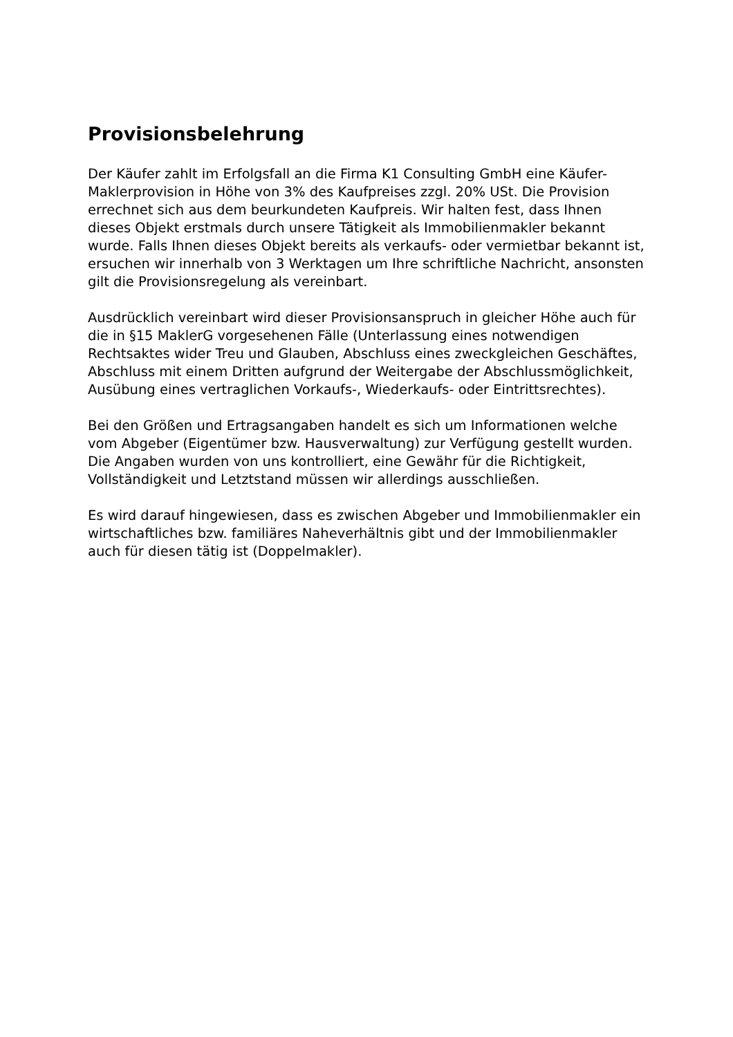Provisionsbelehrung
Der Käufer zahlt im Erfolgsfall an die Firma K1 Consulting GmbH eine Käufer- Maklerprovision in Höhe von 3% des Kaufpreises zzgl. 20% USt. Die Provision errechnet sich aus dem beurkundeten Kaufpreis. Wir halten fest, dass Ihnen dieses Objekt erstmals durch unsere Tätigkeit als Immobilienmakler bekannt wurde. Falls Ihnen dieses Objekt bereits als verkaufs- oder vermietbar bekannt ist, ersuchen wir innerhalb von 3 Werktagen um Ihre schriftliche Nachricht, ansonsten gilt die Provisionsregelung als vereinbart.
Ausdrücklich vereinbart wird dieser Provisionsanspruch in gleicher Höhe auch für die in §15 MaklerG vorgesehenen Fälle (Unterlassung eines notwendigen Rechtsaktes wider Treu und Glauben, Abschluss eines zweckgleichen Geschäftes, Abschluss mit einem Dritten aufgrund der Weitergabe der Abschlussmöglichkeit, Ausübung eines vertraglichen Vorkaufs-, Wiederkaufs- oder Eintrittsrechtes).
Bei den Größen und Ertragsangaben handelt es sich um Informationen welche vom Abgeber (Eigentümer bzw. Hausverwaltung) zur Verfügung gestellt wurden. Die Angaben wurden von uns kontrolliert, eine Gewähr für die Richtigkeit, Vollständigkeit und Letztstand müssen wir allerdings ausschließen.
Es wird darauf hingewiesen, dass es zwischen Abgeber und Immobilienmakler ein wirtschaftliches bzw. familiäres Naheverhältnis gibt und der Immobilienmakler auch für diesen tätig ist (Doppelmakler).